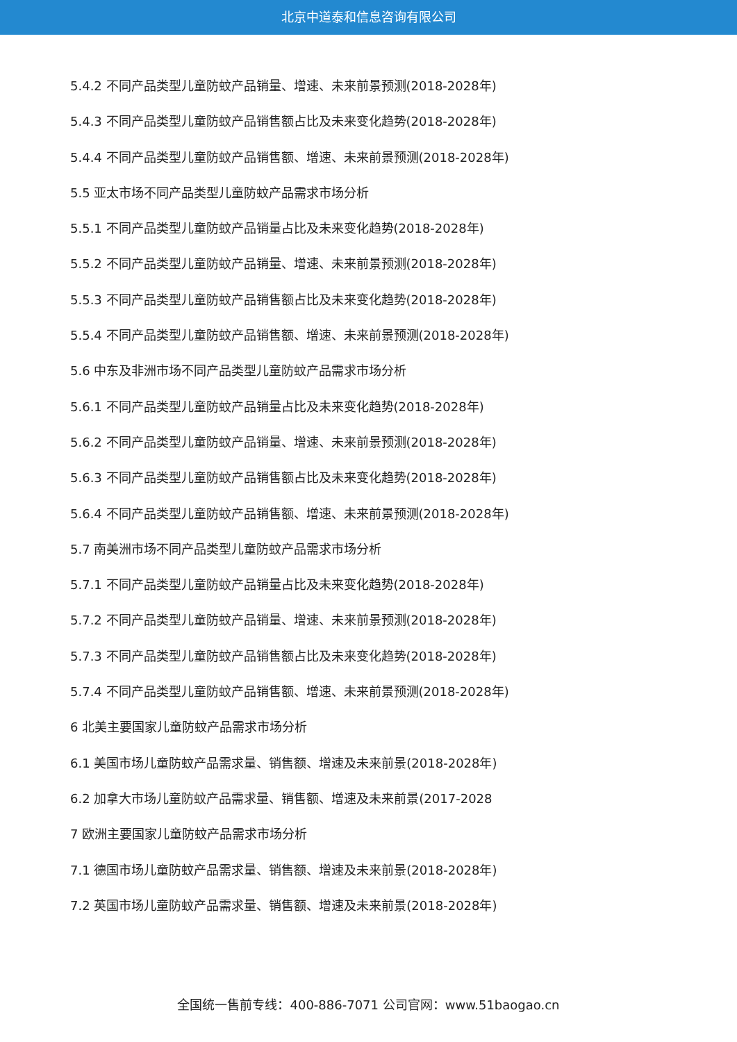北京中道泰和信息咨询有限公司
5.4.2 不同产品类型儿童防蚊产品销量、增速、未来前景预测(2018-2028年)
5.4.3 不同产品类型儿童防蚊产品销售额占比及未来变化趋势(2018-2028年)
5.4.4 不同产品类型儿童防蚊产品销售额、增速、未来前景预测(2018-2028年)
5.5 亚太市场不同产品类型儿童防蚊产品需求市场分析
5.5.1 不同产品类型儿童防蚊产品销量占比及未来变化趋势(2018-2028年)
5.5.2 不同产品类型儿童防蚊产品销量、增速、未来前景预测(2018-2028年)
5.5.3 不同产品类型儿童防蚊产品销售额占比及未来变化趋势(2018-2028年)
5.5.4 不同产品类型儿童防蚊产品销售额、增速、未来前景预测(2018-2028年)
5.6 中东及非洲市场不同产品类型儿童防蚊产品需求市场分析
5.6.1 不同产品类型儿童防蚊产品销量占比及未来变化趋势(2018-2028年)
5.6.2 不同产品类型儿童防蚊产品销量、增速、未来前景预测(2018-2028年)
5.6.3 不同产品类型儿童防蚊产品销售额占比及未来变化趋势(2018-2028年)
5.6.4 不同产品类型儿童防蚊产品销售额、增速、未来前景预测(2018-2028年)
5.7 南美洲市场不同产品类型儿童防蚊产品需求市场分析
5.7.1 不同产品类型儿童防蚊产品销量占比及未来变化趋势(2018-2028年)
5.7.2 不同产品类型儿童防蚊产品销量、增速、未来前景预测(2018-2028年)
5.7.3 不同产品类型儿童防蚊产品销售额占比及未来变化趋势(2018-2028年)
5.7.4 不同产品类型儿童防蚊产品销售额、增速、未来前景预测(2018-2028年)
6 北美主要国家儿童防蚊产品需求市场分析
6.1 美国市场儿童防蚊产品需求量、销售额、增速及未来前景(2018-2028年)
6.2 加拿大市场儿童防蚊产品需求量、销售额、增速及未来前景(2017-2028
7 欧洲主要国家儿童防蚊产品需求市场分析
7.1 德国市场儿童防蚊产品需求量、销售额、增速及未来前景(2018-2028年)
7.2 英国市场儿童防蚊产品需求量、销售额、增速及未来前景(2018-2028年)
全国统一售前专线：400-886-7071 公司官网：www.51baogao.cn